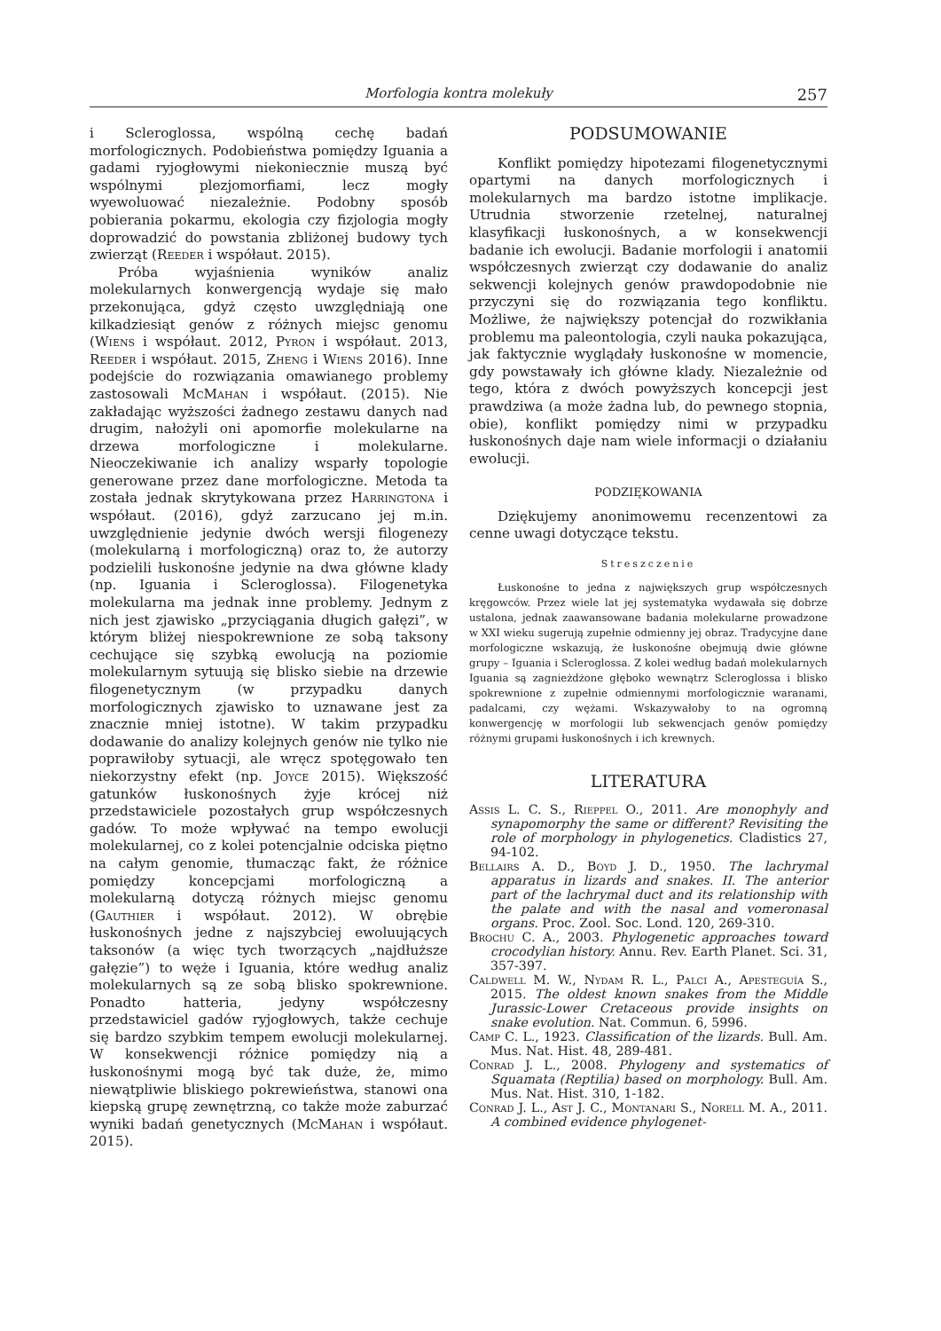Morfologia kontra molekuły 257
i Scleroglossa, wspólną cechę badań morfologicznych. Podobieństwa pomiędzy Iguania a gadami ryjogłowymi niekoniecznie muszą być wspólnymi plezjomorfiami, lecz mogły wyewoluować niezależnie. Podobny sposób pobierania pokarmu, ekologia czy fizjologia mogły doprowadzić do powstania zbliżonej budowy tych zwierząt (Reeder i współaut. 2015).
Próba wyjaśnienia wyników analiz molekularnych konwergencją wydaje się mało przekonująca, gdyż często uwzględniają one kilkadziesiąt genów z różnych miejsc genomu (Wiens i współaut. 2012, Pyron i współaut. 2013, Reeder i współaut. 2015, Zheng i Wiens 2016). Inne podejście do rozwiązania omawianego problemy zastosowali McMahan i współaut. (2015). Nie zakładając wyższości żadnego zestawu danych nad drugim, nałożyli oni apomorfie molekularne na drzewa morfologiczne i molekularne. Nieoczekiwanie ich analizy wsparły topologie generowane przez dane morfologiczne. Metoda ta została jednak skrytykowana przez Harringtona i współaut. (2016), gdyż zarzucano jej m.in. uwzględnienie jedynie dwóch wersji filogenezy (molekularną i morfologiczną) oraz to, że autorzy podzielili łuskonośne jedynie na dwa główne klady (np. Iguania i Scleroglossa). Filogenetyka molekularna ma jednak inne problemy. Jednym z nich jest zjawisko „przyciągania długich gałęzi”, w którym bliżej niespokrewnione ze sobą taksony cechujące się szybką ewolucją na poziomie molekularnym sytuują się blisko siebie na drzewie filogenetycznym (w przypadku danych morfologicznych zjawisko to uznawane jest za znacznie mniej istotne). W takim przypadku dodawanie do analizy kolejnych genów nie tylko nie poprawiłoby sytuacji, ale wręcz spotęgowało ten niekorzystny efekt (np. Joyce 2015). Większość gatunków łuskonośnych żyje krócej niż przedstawiciele pozostałych grup współczesnych gadów. To może wpływać na tempo ewolucji molekularnej, co z kolei potencjalnie odciska piętno na całym genomie, tłumacząc fakt, że różnice pomiędzy koncepcjami morfologiczną a molekularną dotyczą różnych miejsc genomu (Gauthier i współaut. 2012). W obrębie łuskonośnych jedne z najszybciej ewoluujących taksonów (a więc tych tworzących „najdłuższe gałęzie”) to węże i Iguania, które według analiz molekularnych są ze sobą blisko spokrewnione. Ponadto hatteria, jedyny współczesny przedstawiciel gadów ryjogłowych, także cechuje się bardzo szybkim tempem ewolucji molekularnej. W konsekwencji różnice pomiędzy nią a łuskonośnymi mogą być tak duże, że, mimo niewątpliwie bliskiego pokrewieństwa, stanowi ona kiepską grupę zewnętrzną, co także może zaburzać wyniki badań genetycznych (McMahan i współaut. 2015).
PODSUMOWANIE
Konflikt pomiędzy hipotezami filogenetycznymi opartymi na danych morfologicznych i molekularnych ma bardzo istotne implikacje. Utrudnia stworzenie rzetelnej, naturalnej klasyfikacji łuskonośnych, a w konsekwencji badanie ich ewolucji. Badanie morfologii i anatomii współczesnych zwierząt czy dodawanie do analiz sekwencji kolejnych genów prawdopodobnie nie przyczyni się do rozwiązania tego konfliktu. Możliwe, że największy potencjał do rozwikłania problemu ma paleontologia, czyli nauka pokazująca, jak faktycznie wyglądały łuskonośne w momencie, gdy powstawały ich główne klady. Niezależnie od tego, która z dwóch powyższych koncepcji jest prawdziwa (a może żadna lub, do pewnego stopnia, obie), konflikt pomiędzy nimi w przypadku łuskonośnych daje nam wiele informacji o działaniu ewolucji.
PODZIĘKOWANIA
Dziękujemy anonimowemu recenzentowi za cenne uwagi dotyczące tekstu.
Streszczenie
Łuskonośne to jedna z największych grup współczesnych kręgowców. Przez wiele lat jej systematyka wydawała się dobrze ustalona, jednak zaawansowane badania molekularne prowadzone w XXI wieku sugerują zupełnie odmienny jej obraz. Tradycyjne dane morfologiczne wskazują, że łuskonośne obejmują dwie główne grupy – Iguania i Scleroglossa. Z kolei według badań molekularnych Iguania są zagnieżdżone głęboko wewnątrz Scleroglossa i blisko spokrewnione z zupełnie odmiennymi morfologicznie waranami, padalcami, czy wężami. Wskazywałoby to na ogromną konwergencję w morfologii lub sekwencjach genów pomiędzy różnymi grupami łuskonośnych i ich krewnych.
LITERATURA
Assis L. C. S., Rieppel O., 2011. Are monophyly and synapomorphy the same or different? Revisiting the role of morphology in phylogenetics. Cladistics 27, 94-102.
Bellairs A. D., Boyd J. D., 1950. The lachrymal apparatus in lizards and snakes. II. The anterior part of the lachrymal duct and its relationship with the palate and with the nasal and vomeronasal organs. Proc. Zool. Soc. Lond. 120, 269-310.
Brochu C. A., 2003. Phylogenetic approaches toward crocodylian history. Annu. Rev. Earth Planet. Sci. 31, 357-397.
Caldwell M. W., Nydam R. L., Palci A., Apesteguía S., 2015. The oldest known snakes from the Middle Jurassic-Lower Cretaceous provide insights on snake evolution. Nat. Commun. 6, 5996.
Camp C. L., 1923. Classification of the lizards. Bull. Am. Mus. Nat. Hist. 48, 289-481.
Conrad J. L., 2008. Phylogeny and systematics of Squamata (Reptilia) based on morphology. Bull. Am. Mus. Nat. Hist. 310, 1-182.
Conrad J. L., Ast J. C., Montanari S., Norell M. A., 2011. A combined evidence phylogenet-